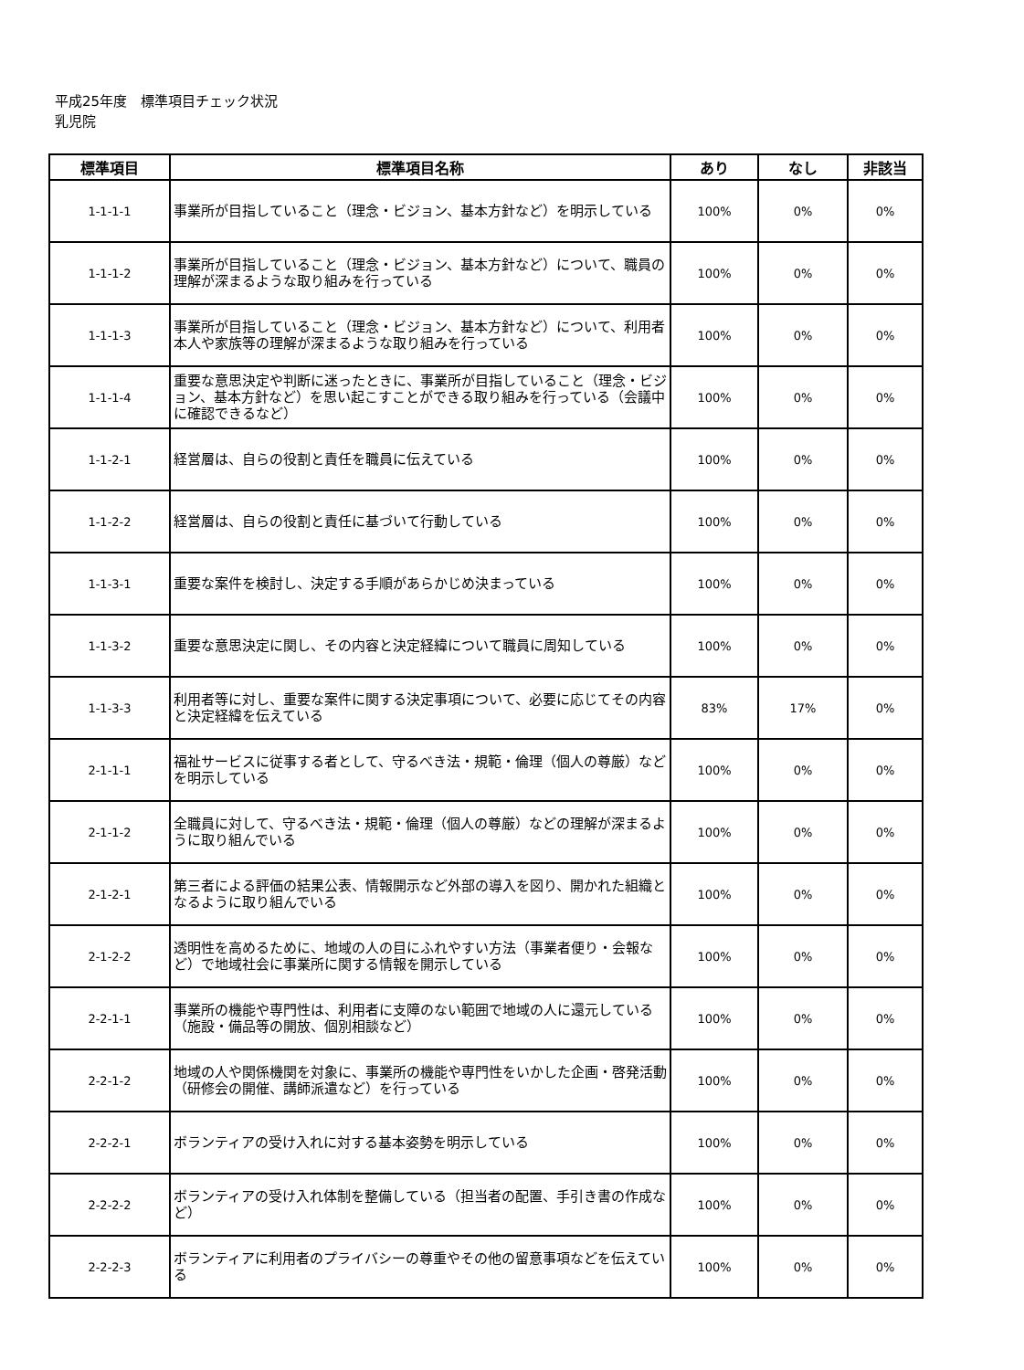平成25年度　標準項目チェック状況
乳児院
| 標準項目 | 標準項目名称 | あり | なし | 非該当 |
| --- | --- | --- | --- | --- |
| 1-1-1-1 | 事業所が目指していること（理念・ビジョン、基本方針など）を明示している | 100% | 0% | 0% |
| 1-1-1-2 | 事業所が目指していること（理念・ビジョン、基本方針など）について、職員の理解が深まるような取り組みを行っている | 100% | 0% | 0% |
| 1-1-1-3 | 事業所が目指していること（理念・ビジョン、基本方針など）について、利用者本人や家族等の理解が深まるような取り組みを行っている | 100% | 0% | 0% |
| 1-1-1-4 | 重要な意思決定や判断に迷ったときに、事業所が目指していること（理念・ビジョン、基本方針など）を思い起こすことができる取り組みを行っている（会議中に確認できるなど） | 100% | 0% | 0% |
| 1-1-2-1 | 経営層は、自らの役割と責任を職員に伝えている | 100% | 0% | 0% |
| 1-1-2-2 | 経営層は、自らの役割と責任に基づいて行動している | 100% | 0% | 0% |
| 1-1-3-1 | 重要な案件を検討し、決定する手順があらかじめ決まっている | 100% | 0% | 0% |
| 1-1-3-2 | 重要な意思決定に関し、その内容と決定経緯について職員に周知している | 100% | 0% | 0% |
| 1-1-3-3 | 利用者等に対し、重要な案件に関する決定事項について、必要に応じてその内容と決定経緯を伝えている | 83% | 17% | 0% |
| 2-1-1-1 | 福祉サービスに従事する者として、守るべき法・規範・倫理（個人の尊厳）などを明示している | 100% | 0% | 0% |
| 2-1-1-2 | 全職員に対して、守るべき法・規範・倫理（個人の尊厳）などの理解が深まるように取り組んでいる | 100% | 0% | 0% |
| 2-1-2-1 | 第三者による評価の結果公表、情報開示など外部の導入を図り、開かれた組織となるように取り組んでいる | 100% | 0% | 0% |
| 2-1-2-2 | 透明性を高めるために、地域の人の目にふれやすい方法（事業者便り・会報など）で地域社会に事業所に関する情報を開示している | 100% | 0% | 0% |
| 2-2-1-1 | 事業所の機能や専門性は、利用者に支障のない範囲で地域の人に還元している（施設・備品等の開放、個別相談など） | 100% | 0% | 0% |
| 2-2-1-2 | 地域の人や関係機関を対象に、事業所の機能や専門性をいかした企画・啓発活動（研修会の開催、講師派遣など）を行っている | 100% | 0% | 0% |
| 2-2-2-1 | ボランティアの受け入れに対する基本姿勢を明示している | 100% | 0% | 0% |
| 2-2-2-2 | ボランティアの受け入れ体制を整備している（担当者の配置、手引き書の作成など） | 100% | 0% | 0% |
| 2-2-2-3 | ボランティアに利用者のプライバシーの尊重やその他の留意事項などを伝えている | 100% | 0% | 0% |